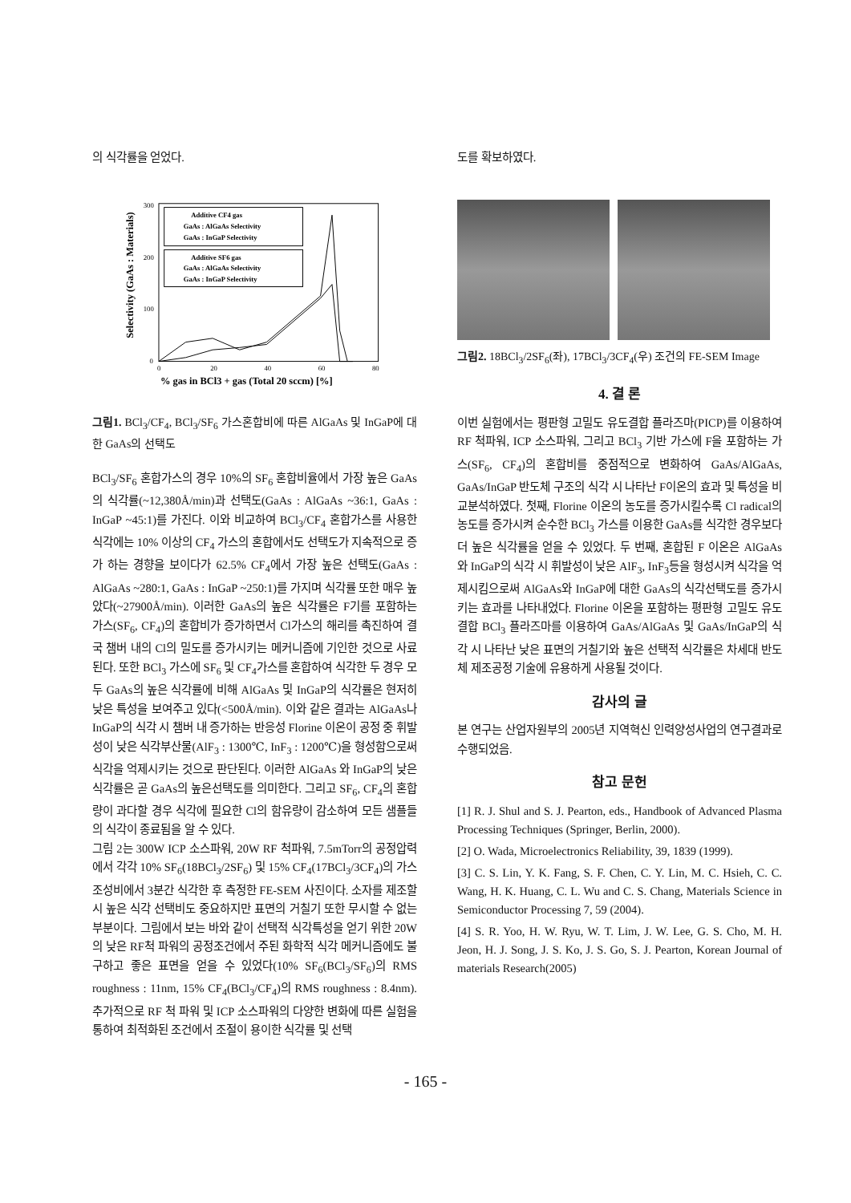의 식각률을 얻었다.
Selectivity (GaAs : Materials)
300
200
100
0
0
20
40
60
80
% gas in BCl3 + gas (Total 20 sccm) [%]
Additive CF4 gas
GaAs : AlGaAs Selectivity
GaAs : InGaP Selectivity
Additive SF6 gas
GaAs : AlGaAs Selectivity
GaAs : InGaP Selectivity
그림1. BCl<sub>3</sub>/CF<sub>4</sub>, BCl<sub>3</sub>/SF<sub>6</sub> 가스혼합비에 따른 AlGaAs 및 InGaP에 대한 GaAs의 선택도
BCl<sub>3</sub>/SF<sub>6</sub> 혼합가스의 경우 10%의 SF<sub>6</sub> 혼합비율에서 가장 높은 GaAs의 식각률(~12,380Å/min)과 선택도(GaAs : AlGaAs ~36:1, GaAs : InGaP ~45:1)를 가진다. 이와 비교하여 BCl<sub>3</sub>/CF<sub>4</sub> 혼합가스를 사용한 식각에는 10% 이상의 CF<sub>4</sub> 가스의 혼합에서도 선택도가 지속적으로 증가 하는 경향을 보이다가 62.5% CF<sub>4</sub>에서 가장 높은 선택도(GaAs : AlGaAs ~280:1, GaAs : InGaP ~250:1)를 가지며 식각률 또한 매우 높았다(~27900Å/min). 이러한 GaAs의 높은 식각률은 F기를 포함하는 가스(SF<sub>6</sub>, CF<sub>4</sub>)의 혼합비가 증가하면서 Cl가스의 해리를 촉진하여 결국 챔버 내의 Cl의 밀도를 증가시키는 메커니즘에 기인한 것으로 사료된다. 또한 BCl<sub>3</sub> 가스에 SF<sub>6</sub> 및 CF<sub>4</sub>가스를 혼합하여 식각한 두 경우 모두 GaAs의 높은 식각률에 비해 AlGaAs 및 InGaP의 식각률은 현저히 낮은 특성을 보여주고 있다(<500Å/min). 이와 같은 결과는 AlGaAs나 InGaP의 식각 시 챔버 내 증가하는 반응성 Florine 이온이 공정 중 휘발성이 낮은 식각부산물(AlF<sub>3</sub> : 1300℃, InF<sub>3</sub> : 1200℃)을 형성함으로써 식각을 억제시키는 것으로 판단된다. 이러한 AlGaAs 와 InGaP의 낮은 식각률은 곧 GaAs의 높은선택도를 의미한다. 그리고 SF<sub>6</sub>, CF<sub>4</sub>의 혼합량이 과다할 경우 식각에 필요한 Cl의 함유량이 감소하여 모든 샘플들의 식각이 종료됨을 알 수 있다.
그림 2는 300W ICP 소스파워, 20W RF 척파워, 7.5mTorr의 공정압력에서 각각 10% SF<sub>6</sub>(18BCl<sub>3</sub>/2SF<sub>6</sub>) 및 15% CF<sub>4</sub>(17BCl<sub>3</sub>/3CF<sub>4</sub>)의 가스조성비에서 3분간 식각한 후 측정한 FE-SEM 사진이다. 소자를 제조할 시 높은 식각 선택비도 중요하지만 표면의 거칠기 또한 무시할 수 없는 부분이다. 그림에서 보는 바와 같이 선택적 식각특성을 얻기 위한 20W의 낮은 RF척 파워의 공정조건에서 주된 화학적 식각 메커니즘에도 불구하고 좋은 표면을 얻을 수 있었다(10% SF<sub>6</sub>(BCl<sub>3</sub>/SF<sub>6</sub>)의 RMS roughness : 11nm, 15% CF<sub>4</sub>(BCl<sub>3</sub>/CF<sub>4</sub>)의 RMS roughness : 8.4nm). 추가적으로 RF 척 파워 및 ICP 소스파워의 다양한 변화에 따른 실험을 통하여 최적화된 조건에서 조절이 용이한 식각률 및 선택
도를 확보하였다.
그림2. 18BCl<sub>3</sub>/2SF<sub>6</sub>(좌), 17BCl<sub>3</sub>/3CF<sub>4</sub>(우) 조건의 FE-SEM Image
4. 결 론
이번 실험에서는 평판형 고밀도 유도결합 플라즈마(PICP)를 이용하여 RF 척파워, ICP 소스파워, 그리고 BCl<sub>3</sub> 기반 가스에 F을 포함하는 가스(SF<sub>6</sub>, CF<sub>4</sub>)의 혼합비를 중점적으로 변화하여 GaAs/AlGaAs, GaAs/InGaP 반도체 구조의 식각 시 나타난 F이온의 효과 및 특성을 비교분석하였다. 첫째, Florine 이온의 농도를 증가시킬수록 Cl radical의 농도를 증가시켜 순수한 BCl<sub>3</sub> 가스를 이용한 GaAs를 식각한 경우보다 더 높은 식각률을 얻을 수 있었다. 두 번째, 혼합된 F 이온은 AlGaAs 와 InGaP의 식각 시 휘발성이 낮은 AlF<sub>3</sub>, InF<sub>3</sub>등을 형성시켜 식각을 억제시킴으로써 AlGaAs와 InGaP에 대한 GaAs의 식각선택도를 증가시키는 효과를 나타내었다. Florine 이온을 포함하는 평판형 고밀도 유도결합 BCl<sub>3</sub> 플라즈마를 이용하여 GaAs/AlGaAs 및 GaAs/InGaP의 식각 시 나타난 낮은 표면의 거칠기와 높은 선택적 식각률은 차세대 반도체 제조공정 기술에 유용하게 사용될 것이다.
감사의 글
본 연구는 산업자원부의 2005년 지역혁신 인력양성사업의 연구결과로 수행되었음.
참고 문헌
[1] R. J. Shul and S. J. Pearton, eds., Handbook of Advanced Plasma Processing Techniques (Springer, Berlin, 2000).
[2] O. Wada, Microelectronics Reliability, 39, 1839 (1999).
[3] C. S. Lin, Y. K. Fang, S. F. Chen, C. Y. Lin, M. C. Hsieh, C. C. Wang, H. K. Huang, C. L. Wu and C. S. Chang, Materials Science in Semiconductor Processing 7, 59 (2004).
[4] S. R. Yoo, H. W. Ryu, W. T. Lim, J. W. Lee, G. S. Cho, M. H. Jeon, H. J. Song, J. S. Ko, J. S. Go, S. J. Pearton, Korean Journal of materials Research(2005)
- 165 -